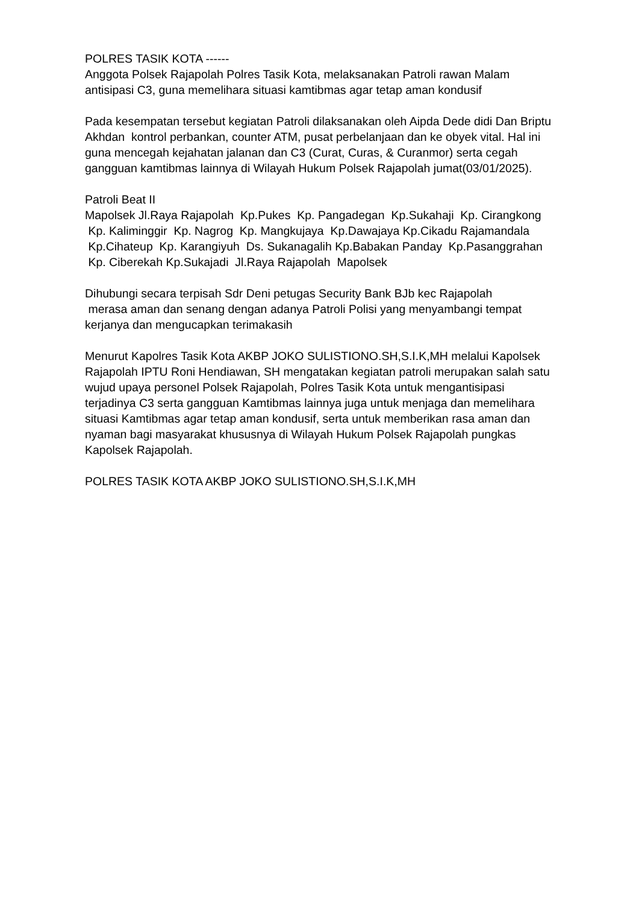POLRES TASIK KOTA ------
Anggota Polsek Rajapolah Polres Tasik Kota, melaksanakan Patroli rawan Malam antisipasi C3, guna memelihara situasi kamtibmas agar tetap aman kondusif
Pada kesempatan tersebut kegiatan Patroli dilaksanakan oleh Aipda Dede didi Dan Briptu Akhdan kontrol perbankan, counter ATM, pusat perbelanjaan dan ke obyek vital. Hal ini guna mencegah kejahatan jalanan dan C3 (Curat, Curas, & Curanmor) serta cegah gangguan kamtibmas lainnya di Wilayah Hukum Polsek Rajapolah jumat(03/01/2025).
Patroli Beat II
Mapolsek Jl.Raya Rajapolah Kp.Pukes Kp. Pangadegan Kp.Sukahaji Kp. Cirangkong Kp. Kaliminggir Kp. Nagrog Kp. Mangkujaya Kp.Dawajaya Kp.Cikadu Rajamandala Kp.Cihateup Kp. Karangiyuh Ds. Sukanagalih Kp.Babakan Panday Kp.Pasanggrahan Kp. Ciberekah Kp.Sukajadi Jl.Raya Rajapolah Mapolsek
Dihubungi secara terpisah Sdr Deni petugas Security Bank BJb kec Rajapolah
merasa aman dan senang dengan adanya Patroli Polisi yang menyambangi tempat kerjanya dan mengucapkan terimakasih
Menurut Kapolres Tasik Kota AKBP JOKO SULISTIONO.SH,S.I.K,MH melalui Kapolsek Rajapolah IPTU Roni Hendiawan, SH mengatakan kegiatan patroli merupakan salah satu wujud upaya personel Polsek Rajapolah, Polres Tasik Kota untuk mengantisipasi terjadinya C3 serta gangguan Kamtibmas lainnya juga untuk menjaga dan memelihara situasi Kamtibmas agar tetap aman kondusif, serta untuk memberikan rasa aman dan nyaman bagi masyarakat khususnya di Wilayah Hukum Polsek Rajapolah pungkas Kapolsek Rajapolah.
POLRES TASIK KOTA AKBP JOKO SULISTIONO.SH,S.I.K,MH